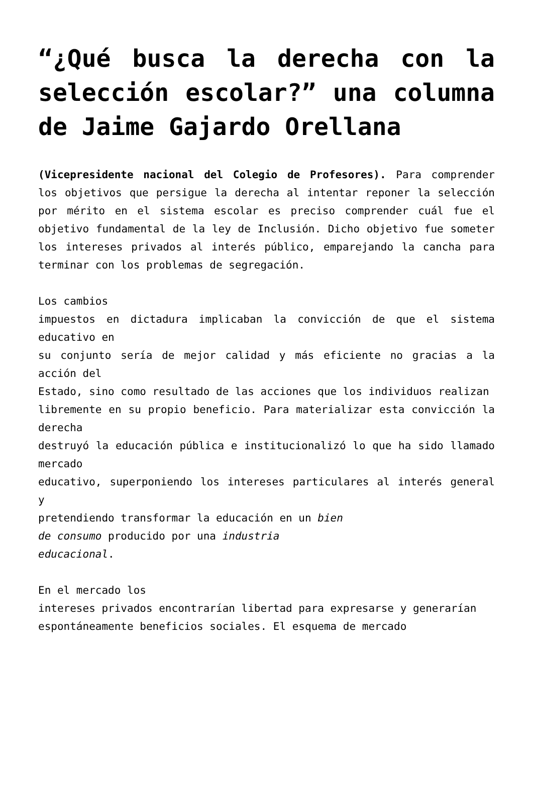“¿Qué busca la derecha con la selección escolar?” una columna de Jaime Gajardo Orellana
(Vicepresidente nacional del Colegio de Profesores). Para comprender los objetivos que persigue la derecha al intentar reponer la selección por mérito en el sistema escolar es preciso comprender cuál fue el objetivo fundamental de la ley de Inclusión. Dicho objetivo fue someter los intereses privados al interés público, emparejando la cancha para terminar con los problemas de segregación.
Los cambios
impuestos en dictadura implicaban la convicción de que el sistema educativo en
su conjunto sería de mejor calidad y más eficiente no gracias a la acción del
Estado, sino como resultado de las acciones que los individuos realizan
libremente en su propio beneficio. Para materializar esta convicción la derecha
destruyó la educación pública e institucionalizó lo que ha sido llamado mercado
educativo, superponiendo los intereses particulares al interés general y
pretendiendo transformar la educación en un bien
de consumo producido por una industria
educacional.
En el mercado los
intereses privados encontrarían libertad para expresarse y generarían
espontáneamente beneficios sociales. El esquema de mercado